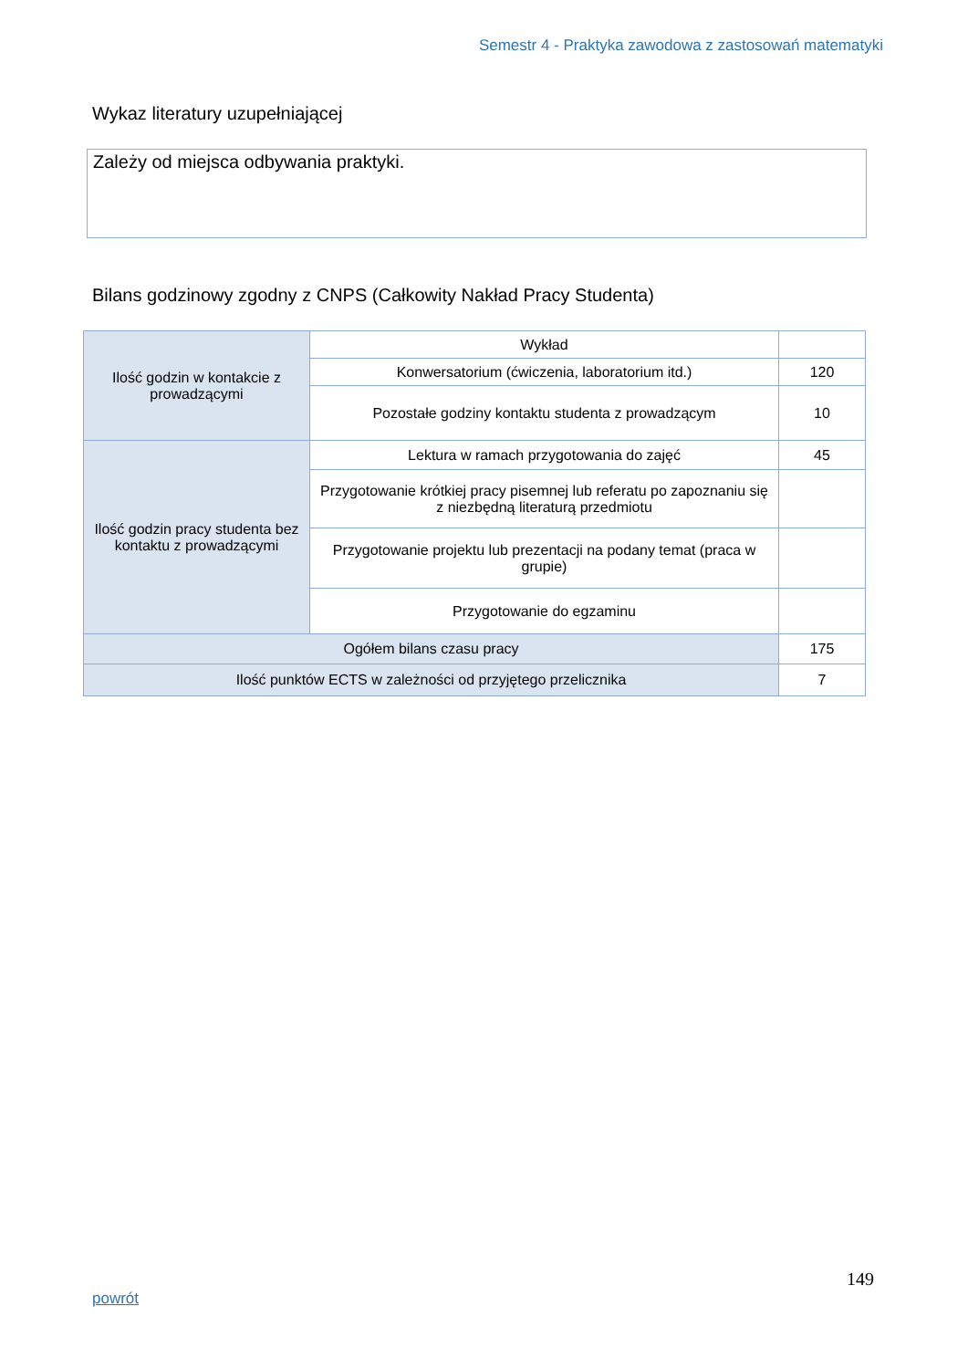Semestr 4 - Praktyka zawodowa z zastosowań matematyki
Wykaz literatury uzupełniającej
Zależy od miejsca odbywania praktyki.
Bilans godzinowy zgodny z CNPS (Całkowity Nakład Pracy Studenta)
| Ilość godzin w kontakcie z prowadzącymi | Wykład | |
| | Konwersatorium (ćwiczenia, laboratorium itd.) | 120 |
| | Pozostałe godziny kontaktu studenta z prowadzącym | 10 |
| Ilość godzin pracy studenta bez kontaktu z prowadzącymi | Lektura w ramach przygotowania do zajęć | 45 |
| | Przygotowanie krótkiej pracy pisemnej lub referatu po zapoznaniu się z niezbędną literaturą przedmiotu | |
| | Przygotowanie projektu lub prezentacji na podany temat (praca w grupie) | |
| | Przygotowanie do egzaminu | |
| Ogółem bilans czasu pracy | | 175 |
| Ilość punktów ECTS w zależności od przyjętego przelicznika | | 7 |
149
powrót